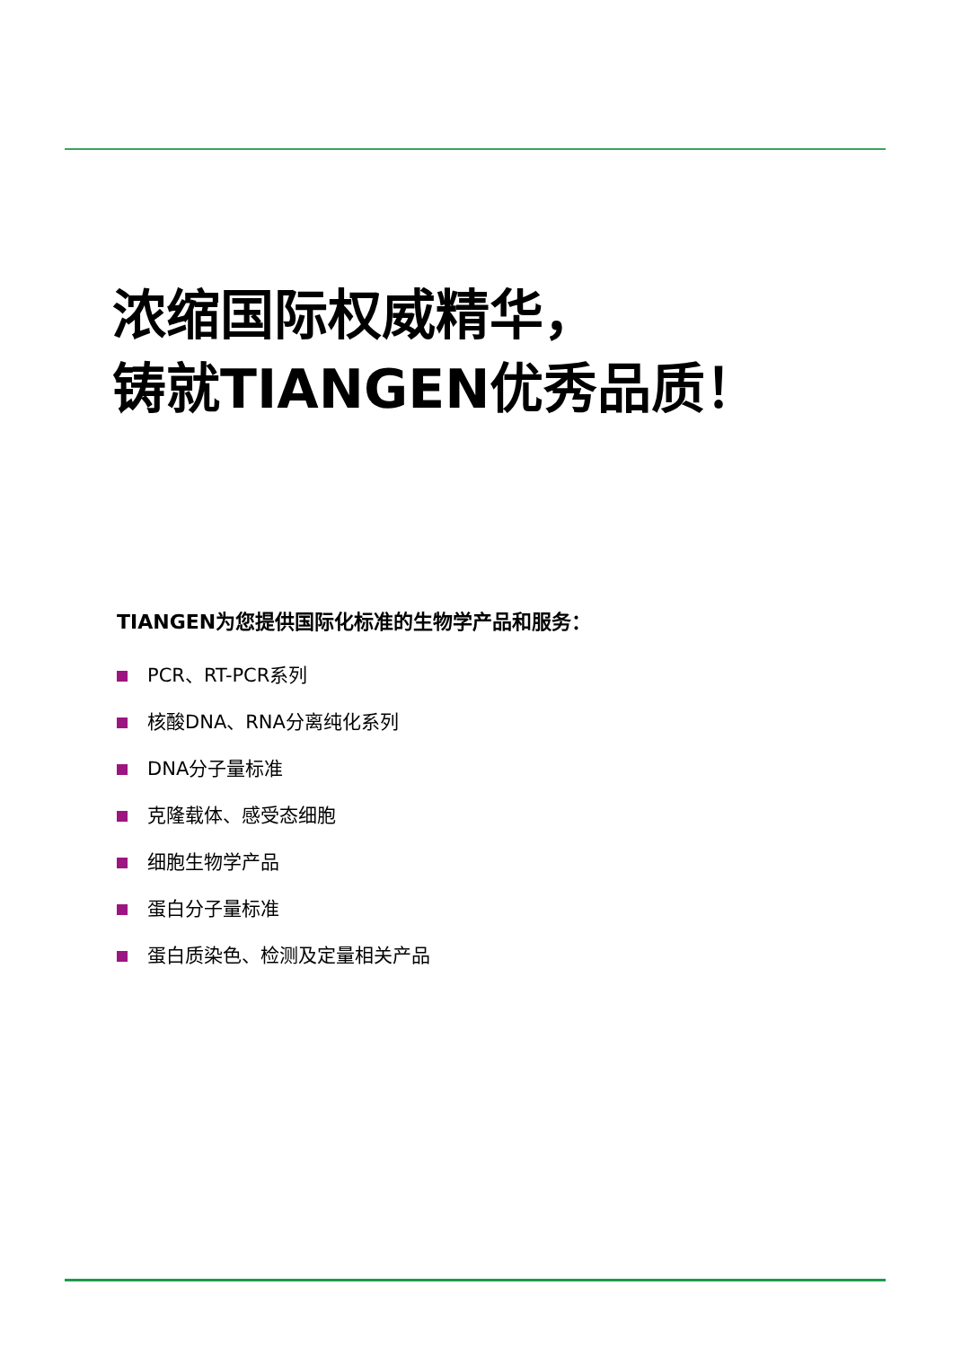浓缩国际权威精华，
铸就TIANGEN优秀品质！
TIANGEN为您提供国际化标准的生物学产品和服务：
PCR、RT-PCR系列
核酸DNA、RNA分离纯化系列
DNA分子量标准
克隆载体、感受态细胞
细胞生物学产品
蛋白分子量标准
蛋白质染色、检测及定量相关产品